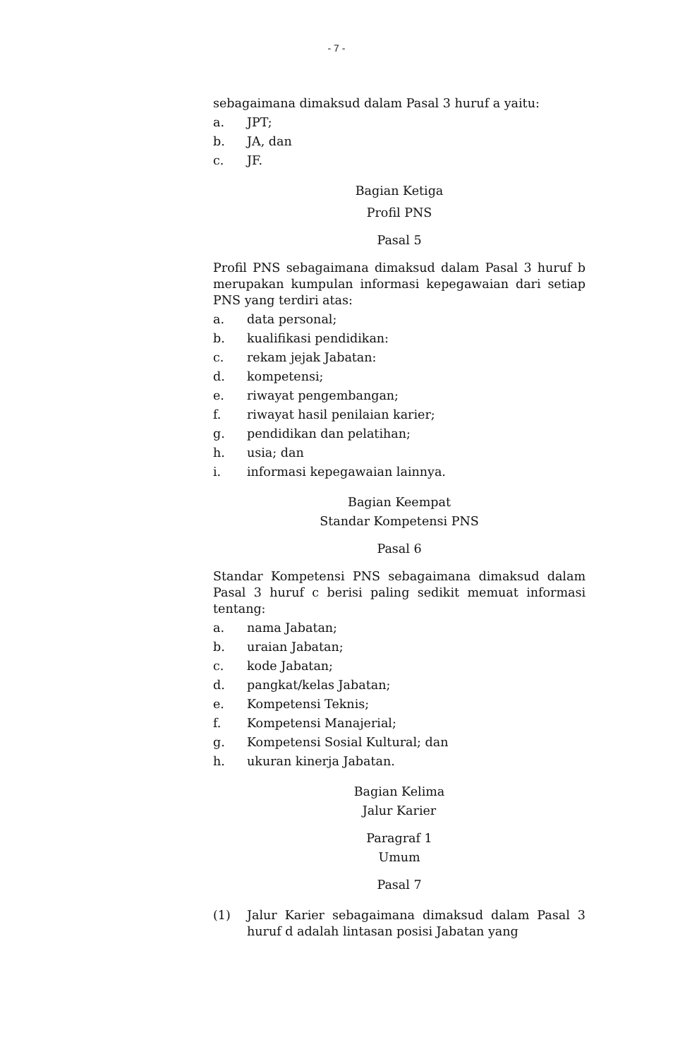- 7 -
sebagaimana dimaksud dalam Pasal 3 huruf a yaitu:
a. JPT;
b. JA, dan
c. JF.
Bagian Ketiga
Profil PNS
Pasal 5
Profil PNS sebagaimana dimaksud dalam Pasal 3 huruf b merupakan kumpulan informasi kepegawaian dari setiap PNS yang terdiri atas:
a. data personal;
b. kualifikasi pendidikan:
c. rekam jejak Jabatan:
d. kompetensi;
e. riwayat pengembangan;
f. riwayat hasil penilaian karier;
g. pendidikan dan pelatihan;
h. usia; dan
i. informasi kepegawaian lainnya.
Bagian Keempat
Standar Kompetensi PNS
Pasal 6
Standar Kompetensi PNS sebagaimana dimaksud dalam Pasal 3 huruf c berisi paling sedikit memuat informasi tentang:
a. nama Jabatan;
b. uraian Jabatan;
c. kode Jabatan;
d. pangkat/kelas Jabatan;
e. Kompetensi Teknis;
f. Kompetensi Manajerial;
g. Kompetensi Sosial Kultural; dan
h. ukuran kinerja Jabatan.
Bagian Kelima
Jalur Karier
Paragraf 1
Umum
Pasal 7
(1) Jalur Karier sebagaimana dimaksud dalam Pasal 3 huruf d adalah lintasan posisi Jabatan yang